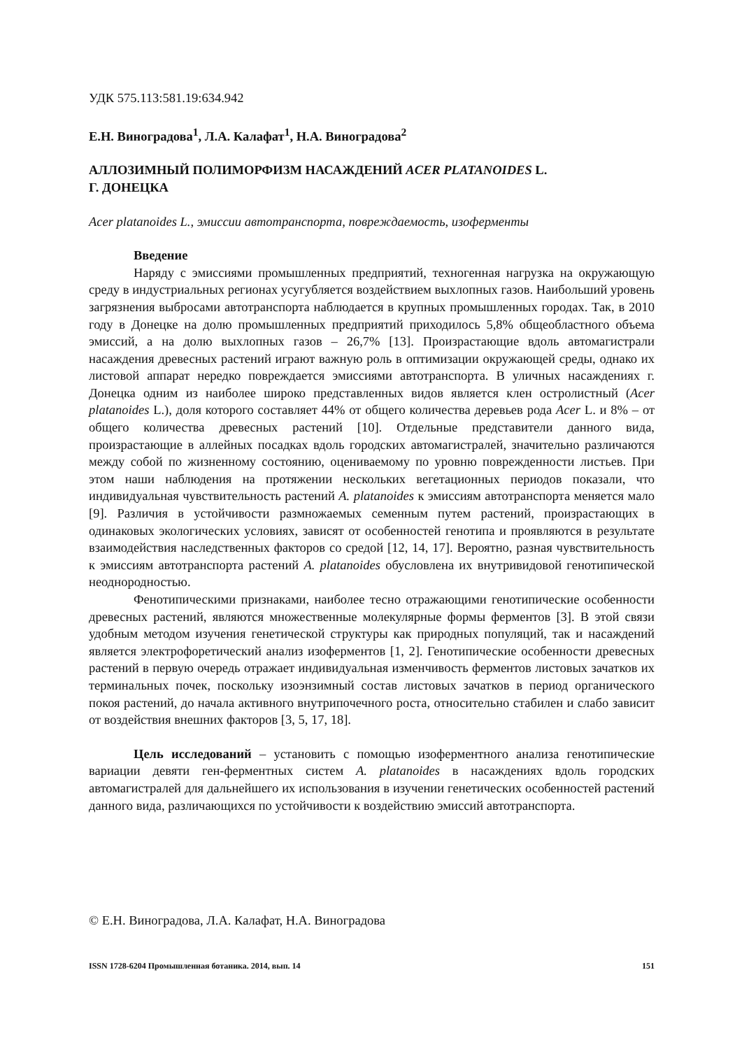УДК 575.113:581.19:634.942
Е.Н. Виноградова<sup>1</sup>, Л.А. Калафат<sup>1</sup>, Н.А. Виноградова<sup>2</sup>
АЛЛОЗИМНЫЙ ПОЛИМОРФИЗМ НАСАЖДЕНИЙ ACER PLATANOIDES L.
Г. ДОНЕЦКА
Acer platanoides L., эмиссии автотранспорта, повреждаемость, изоферменты
Введение
Наряду с эмиссиями промышленных предприятий, техногенная нагрузка на окружающую среду в индустриальных регионах усугубляется воздействием выхлопных газов. Наибольший уровень загрязнения выбросами автотранспорта наблюдается в крупных промышленных городах. Так, в 2010 году в Донецке на долю промышленных предприятий приходилось 5,8% общеобластного объема эмиссий, а на долю выхлопных газов – 26,7% [13]. Произрастающие вдоль автомагистрали насаждения древесных растений играют важную роль в оптимизации окружающей среды, однако их листовой аппарат нередко повреждается эмиссиями автотранспорта. В уличных насаждениях г. Донецка одним из наиболее широко представленных видов является клен остролистный (Acer platanoides L.), доля которого составляет 44% от общего количества деревьев рода Acer L. и 8% – от общего количества древесных растений [10]. Отдельные представители данного вида, произрастающие в аллейных посадках вдоль городских автомагистралей, значительно различаются между собой по жизненному состоянию, оцениваемому по уровню поврежденности листьев. При этом наши наблюдения на протяжении нескольких вегетационных периодов показали, что индивидуальная чувствительность растений A. platanoides к эмиссиям автотранспорта меняется мало [9]. Различия в устойчивости размножаемых семенным путем растений, произрастающих в одинаковых экологических условиях, зависят от особенностей генотипа и проявляются в результате взаимодействия наследственных факторов со средой [12, 14, 17]. Вероятно, разная чувствительность к эмиссиям автотранспорта растений A. platanoides обусловлена их внутривидовой генотипической неоднородностью.
Фенотипическими признаками, наиболее тесно отражающими генотипические особенности древесных растений, являются множественные молекулярные формы ферментов [3]. В этой связи удобным методом изучения генетической структуры как природных популяций, так и насаждений является электрофоретический анализ изоферментов [1, 2]. Генотипические особенности древесных растений в первую очередь отражает индивидуальная изменчивость ферментов листовых зачатков их терминальных почек, поскольку изоэнзимный состав листовых зачатков в период органического покоя растений, до начала активного внутрипочечного роста, относительно стабилен и слабо зависит от воздействия внешних факторов [3, 5, 17, 18].
Цель исследований – установить с помощью изоферментного анализа генотипические вариации девяти ген-ферментных систем A. platanoides в насаждениях вдоль городских автомагистралей для дальнейшего их использования в изучении генетических особенностей растений данного вида, различающихся по устойчивости к воздействию эмиссий автотранспорта.
© Е.Н. Виноградова, Л.А. Калафат, Н.А. Виноградова
ISSN 1728-6204 Промышленная ботаника. 2014, вып. 14 151